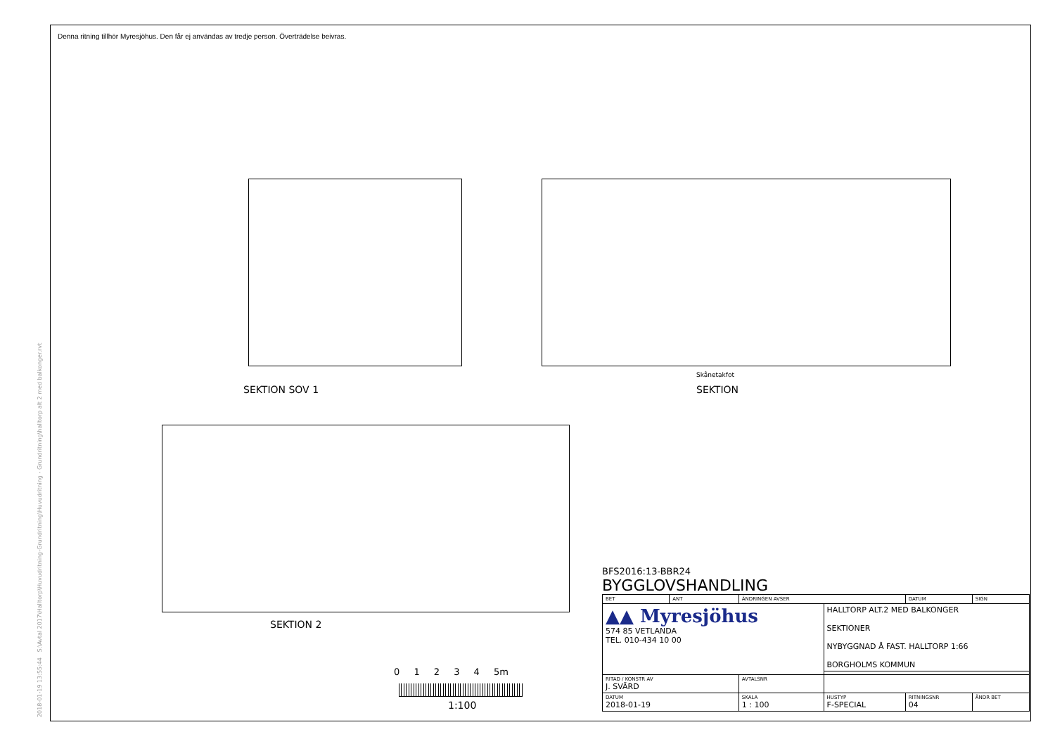Denna ritning tillhör Myresjöhus. Den får ej användas av tredje person. Överträdelse beivras.
2018-01-19 13:55:44 S:\Avtal 2017\Halltorp\Huvudritning-Grundritning\Huvudritning - Grundritning\halltorp alt 2 med balkonger.rvt
SEKTION SOV 1
Skånetakfot
SEKTION
SEKTION 2
0 1 2 3 4 5m
1:100
BFS2016:13-BBR24
BYGGLOVSHANDLING
| BET | ANT | ÄNDRINGEN AVSER | | DATUM | SIGN |
| ▲▲ Myresjöhus 574 85 VETLANDA TEL. 010-434 10 00 | | | HALLTORP ALT.2 MED BALKONGER SEKTIONER NYBYGGNAD Å FAST. HALLTORP 1:66 BORGHOLMS KOMMUN | | |
| RITAD / KONSTR AV J. SVÄRD | | AVTALSNR | | | |
| DATUM 2018-01-19 | | SKALA 1 : 100 | HUSTYP F-SPECIAL | RITNINGSNR 04 | ÄNDR BET |